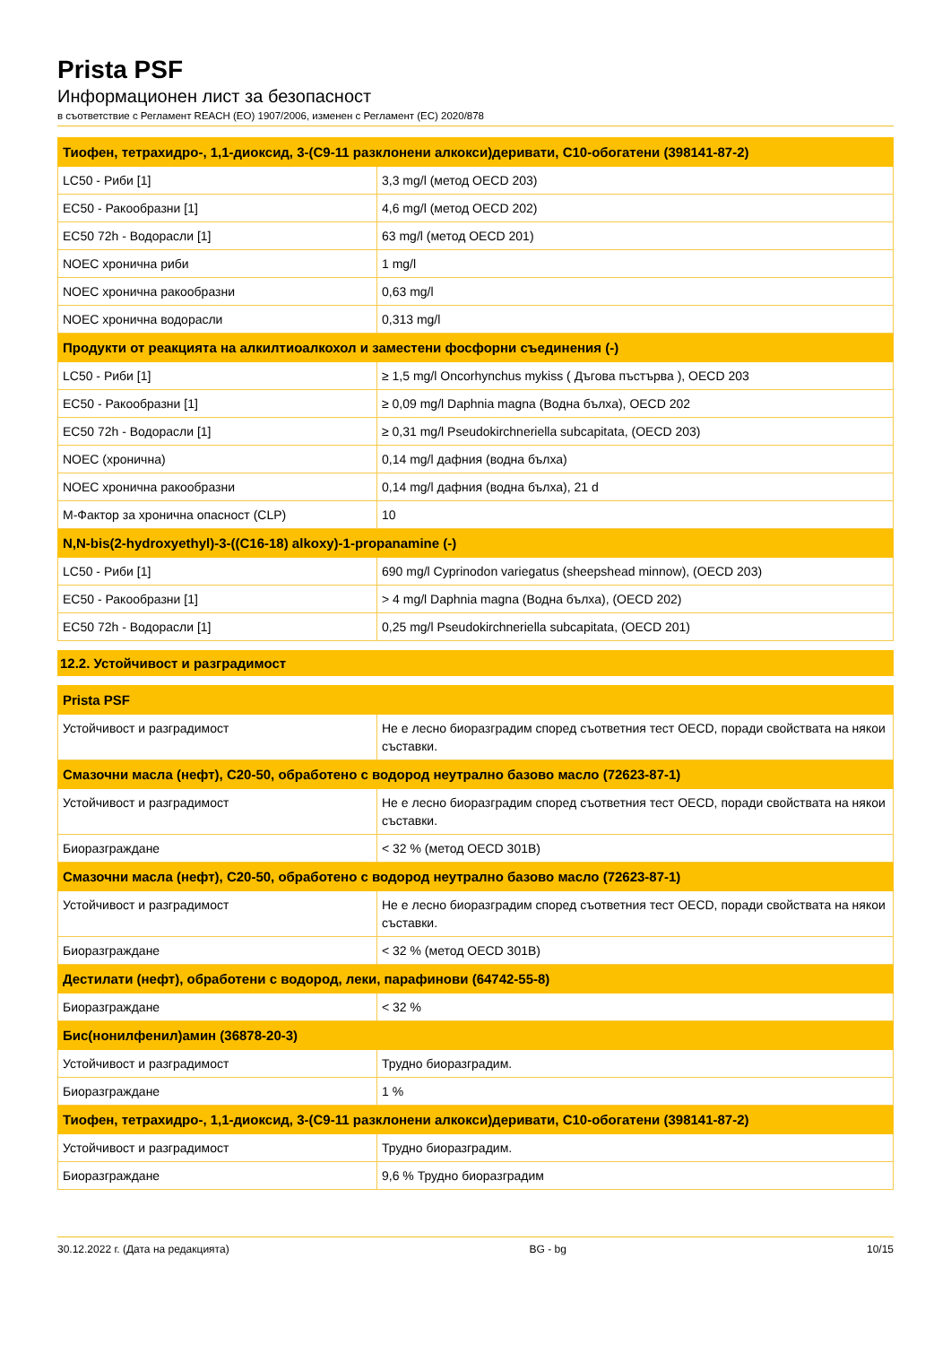Prista PSF
Информационен лист за безопасност
в съответствие с Регламент REACH (ЕО) 1907/2006, изменен с Регламент (ЕС) 2020/878
| Тиофен, тетрахидро-, 1,1-диоксид, 3-(C9-11 разклонени алкокси)деривати, C10-обогатени (398141-87-2) | |
| --- | --- |
| LC50 - Риби [1] | 3,3 mg/l (метод OECD 203) |
| EC50 - Ракообразни [1] | 4,6 mg/l (метод OECD 202) |
| EC50 72h - Водорасли [1] | 63 mg/l (метод OECD 201) |
| NOEC хронична риби | 1 mg/l |
| NOEC хронична ракообразни | 0,63 mg/l |
| NOEC хронична водорасли | 0,313 mg/l |
| Продукти от реакцията на алкилтиоалкохол и заместени фосфорни съединения (-) | |
| LC50 - Риби [1] | ≥ 1,5 mg/l Oncorhynchus mykiss ( Дъгова пъстърва ), OECD 203 |
| EC50 - Ракообразни [1] | ≥ 0,09 mg/l Daphnia magna (Водна бълха), OECD 202 |
| EC50 72h - Водорасли [1] | ≥ 0,31 mg/l Pseudokirchneriella subcapitata, (OECD 203) |
| NOEC (хронична) | 0,14 mg/l дафния (водна бълха) |
| NOEC хронична ракообразни | 0,14 mg/l дафния (водна бълха), 21 d |
| M-Фактор за хронична опасност (CLP) | 10 |
| N,N-bis(2-hydroxyethyl)-3-((C16-18) alkoxy)-1-propanamine (-) | |
| LC50 - Риби [1] | 690 mg/l Cyprinodon variegatus (sheepshead minnow), (OECD 203) |
| EC50 - Ракообразни [1] | > 4 mg/l Daphnia magna (Водна бълха), (OECD 202) |
| EC50 72h - Водорасли [1] | 0,25 mg/l Pseudokirchneriella subcapitata, (OECD 201) |
12.2. Устойчивост и разградимост
| Prista PSF | |
| --- | --- |
| Устойчивост и разградимост | Не е лесно биоразградим според съответния тест OECD, поради свойствата на някои съставки. |
| Смазочни масла (нефт), C20-50, обработено с водород неутрално базово масло (72623-87-1) | |
| Устойчивост и разградимост | Не е лесно биоразградим според съответния тест OECD, поради свойствата на някои съставки. |
| Биоразграждане | < 32 % (метод OECD 301B) |
| Смазочни масла (нефт), C20-50, обработено с водород неутрално базово масло (72623-87-1) | |
| Устойчивост и разградимост | Не е лесно биоразградим според съответния тест OECD, поради свойствата на някои съставки. |
| Биоразграждане | < 32 % (метод OECD 301B) |
| Дестилати (нефт), обработени с водород, леки, парафинови (64742-55-8) | |
| Биоразграждане | < 32 % |
| Бис(нонилфенил)амин (36878-20-3) | |
| Устойчивост и разградимост | Трудно биоразградим. |
| Биоразграждане | 1 % |
| Тиофен, тетрахидро-, 1,1-диоксид, 3-(C9-11 разклонени алкокси)деривати, C10-обогатени (398141-87-2) | |
| Устойчивост и разградимост | Трудно биоразградим. |
| Биоразграждане | 9,6 % Трудно биоразградим |
30.12.2022 г. (Дата на редакцията) BG - bg 10/15